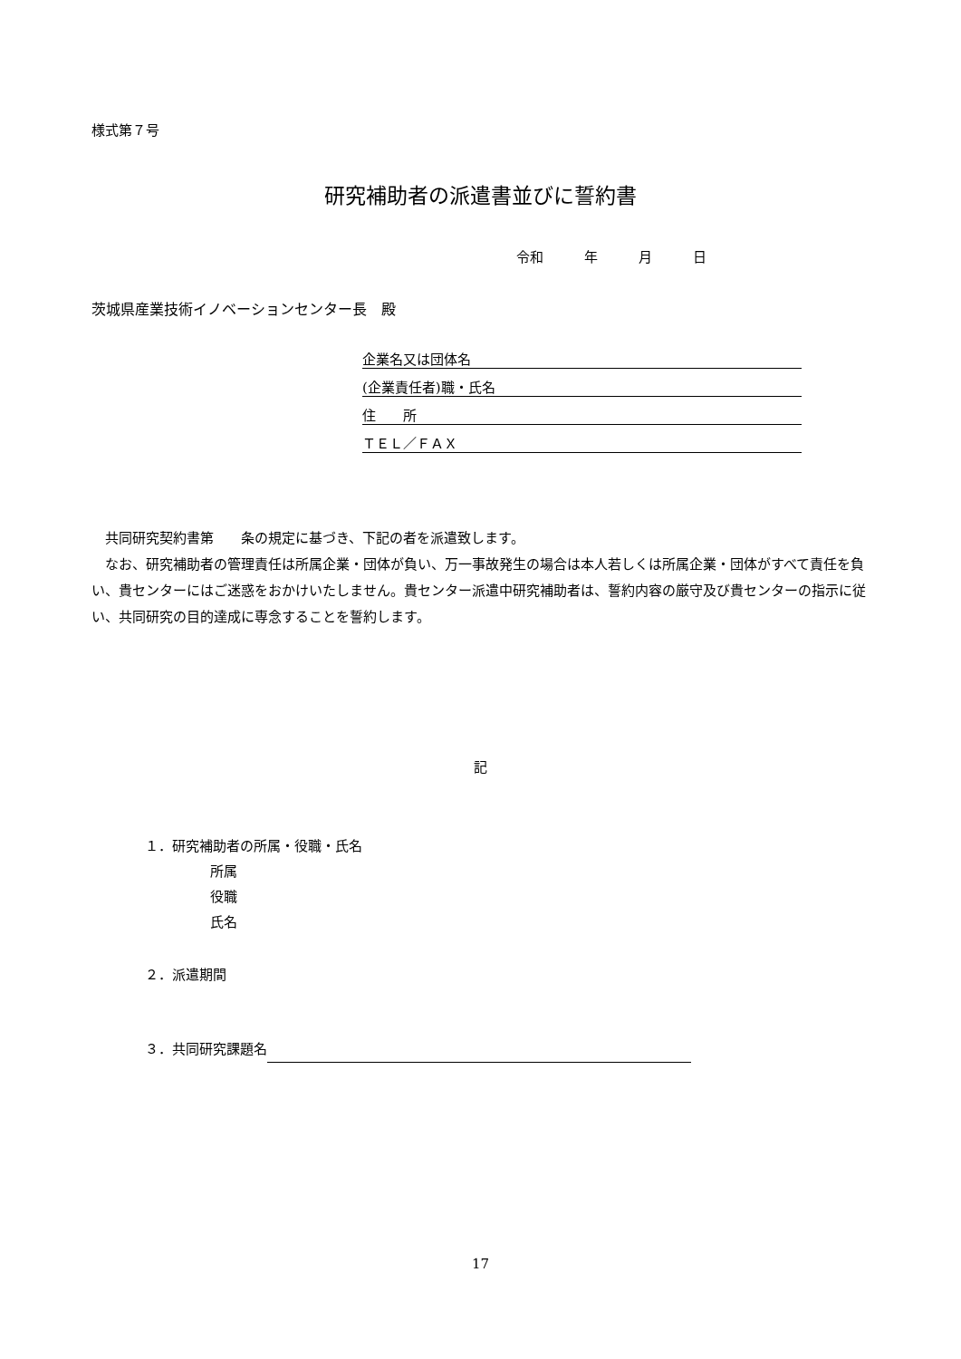様式第７号
研究補助者の派遣書並びに誓約書
令和　　　年　　　月　　　日
茨城県産業技術イノベーションセンター長　殿
企業名又は団体名
(企業責任者)職・氏名
住　　所
ＴＥＬ／ＦＡＸ
　共同研究契約書第　　条の規定に基づき、下記の者を派遣致します。
　なお、研究補助者の管理責任は所属企業・団体が負い、万一事故発生の場合は本人若しくは所属企業・団体がすべて責任を負い、貴センターにはご迷惑をおかけいたしません。貴センター派遣中研究補助者は、誓約内容の厳守及び貴センターの指示に従い、共同研究の目的達成に専念することを誓約します。
記
１．研究補助者の所属・役職・氏名
所属
役職
氏名
２．派遣期間
３．共同研究課題名
17